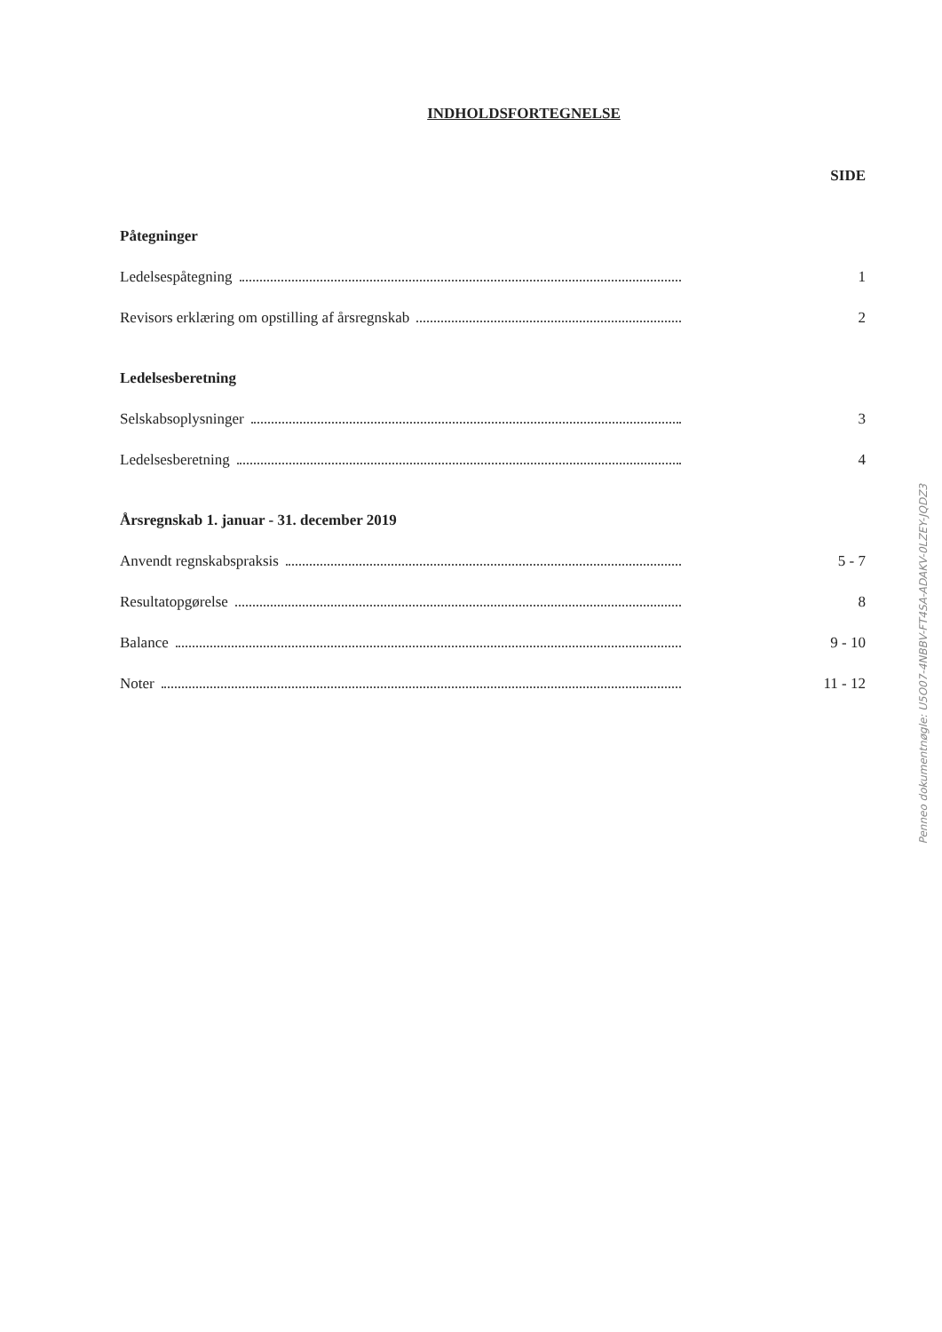INDHOLDSFORTEGNELSE
SIDE
Påtegninger
Ledelsespåtegning 1
Revisors erklæring om opstilling af årsregnskab 2
Ledelsesberetning
Selskabsoplysninger 3
Ledelsesberetning 4
Årsregnskab 1. januar - 31. december 2019
Anvendt regnskabspraksis 5 - 7
Resultatopgørelse 8
Balance 9 - 10
Noter 11 - 12
Penneo dokumentnøgle: U5O07-4NBBV-FT4SA-ADAKV-0LZEY-JQDZ3